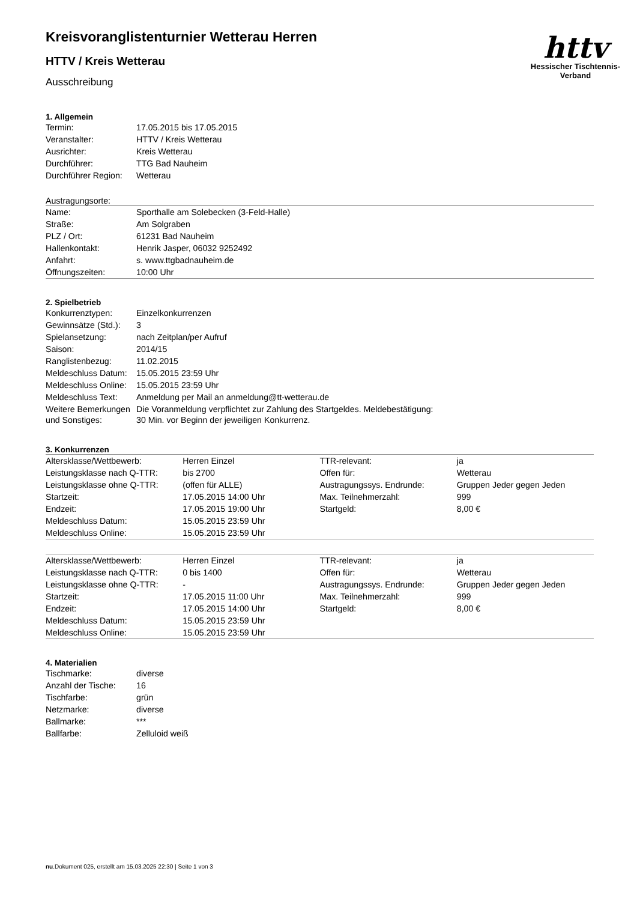httv
Hessischer Tischtennis-Verband
Kreisvoranglistenturnier Wetterau Herren
HTTV / Kreis Wetterau
Ausschreibung
1. Allgemein
| Termin: | 17.05.2015 bis 17.05.2015 |
| Veranstalter: | HTTV / Kreis Wetterau |
| Ausrichter: | Kreis Wetterau |
| Durchführer: | TTG Bad Nauheim |
| Durchführer Region: | Wetterau |
Austragungsorte:
| Name: | Sporthalle am Solebecken (3-Feld-Halle) |
| Straße: | Am Solgraben |
| PLZ / Ort: | 61231 Bad Nauheim |
| Hallenkontakt: | Henrik Jasper, 06032 9252492 |
| Anfahrt: | s. www.ttgbadnauheim.de |
| Öffnungszeiten: | 10:00 Uhr |
2. Spielbetrieb
| Konkurrenztypen: | Einzelkonkurrenzen |
| Gewinnsätze (Std.): | 3 |
| Spielansetzung: | nach Zeitplan/per Aufruf |
| Saison: | 2014/15 |
| Ranglistenbezug: | 11.02.2015 |
| Meldeschluss Datum: | 15.05.2015 23:59 Uhr |
| Meldeschluss Online: | 15.05.2015 23:59 Uhr |
| Meldeschluss Text: | Anmeldung per Mail an anmeldung@tt-wetterau.de |
| Weitere Bemerkungen und Sonstiges: | Die Voranmeldung verpflichtet zur Zahlung des Startgeldes. Meldebestätigung: 30 Min. vor Beginn der jeweiligen Konkurrenz. |
3. Konkurrenzen
| Altersklasse/Wettbewerb: | Herren Einzel | TTR-relevant: | ja |
| Leistungsklasse nach Q-TTR: | bis 2700 | Offen für: | Wetterau |
| Leistungsklasse ohne Q-TTR: | (offen für ALLE) | Austragungssys. Endrunde: | Gruppen Jeder gegen Jeden |
| Startzeit: | 17.05.2015 14:00 Uhr | Max. Teilnehmerzahl: | 999 |
| Endzeit: | 17.05.2015 19:00 Uhr | Startgeld: | 8,00 € |
| Meldeschluss Datum: | 15.05.2015 23:59 Uhr | | |
| Meldeschluss Online: | 15.05.2015 23:59 Uhr | | |
| Altersklasse/Wettbewerb: | Herren Einzel | TTR-relevant: | ja |
| Leistungsklasse nach Q-TTR: | 0 bis 1400 | Offen für: | Wetterau |
| Leistungsklasse ohne Q-TTR: | - | Austragungssys. Endrunde: | Gruppen Jeder gegen Jeden |
| Startzeit: | 17.05.2015 11:00 Uhr | Max. Teilnehmerzahl: | 999 |
| Endzeit: | 17.05.2015 14:00 Uhr | Startgeld: | 8,00 € |
| Meldeschluss Datum: | 15.05.2015 23:59 Uhr | | |
| Meldeschluss Online: | 15.05.2015 23:59 Uhr | | |
4. Materialien
| Tischmarke: | diverse |
| Anzahl der Tische: | 16 |
| Tischfarbe: | grün |
| Netzmarke: | diverse |
| Ballmarke: | *** |
| Ballfarbe: | Zelluloid weiß |
nu.Dokument 025, erstellt am 15.03.2025 22:30 | Seite 1 von 3